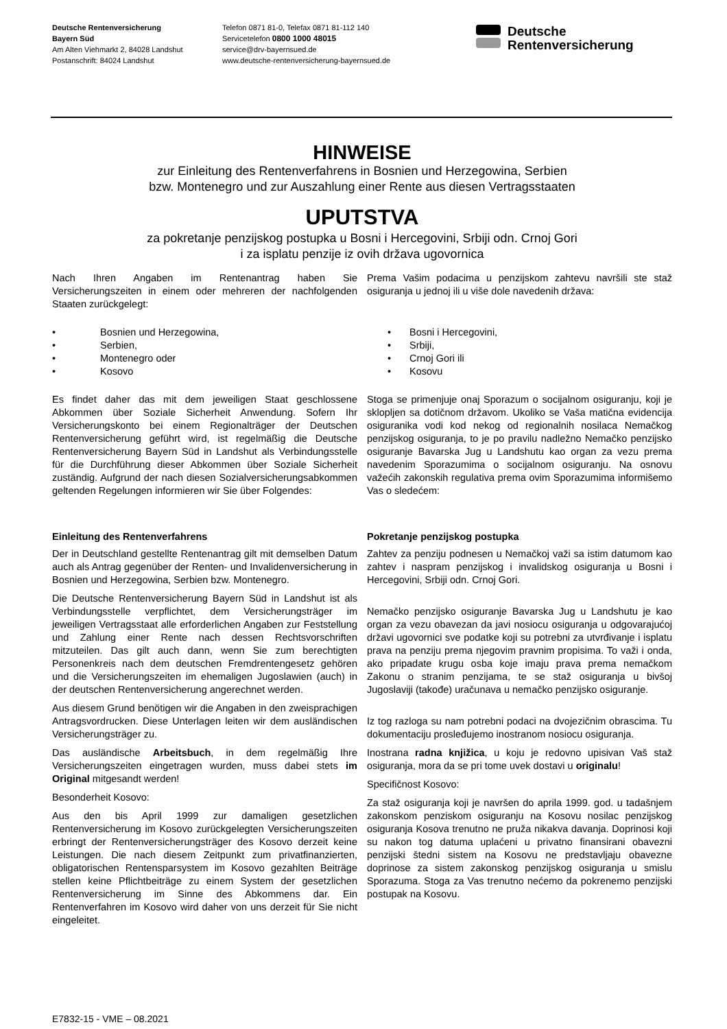Deutsche Rentenversicherung
Bayern Süd
Am Alten Viehmarkt 2, 84028 Landshut
Postanschrift: 84024 Landshut
Telefon 0871 81-0, Telefax 0871 81-112 140
Servicetelefon 0800 1000 48015
service@drv-bayernsued.de
www.deutsche-rentenversicherung-bayernsued.de
Deutsche
Rentenversicherung
HINWEISE
zur Einleitung des Rentenverfahrens in Bosnien und Herzegowina, Serbien
bzw. Montenegro und zur Auszahlung einer Rente aus diesen Vertragsstaaten
UPUTSTVA
za pokretanje penzijskog postupka u Bosni i Hercegovini, Srbiji odn. Crnoj Gori
i za isplatu penzije iz ovih država ugovornica
Nach Ihren Angaben im Rentenantrag haben Sie Versicherungszeiten in einem oder mehreren der nachfolgenden Staaten zurückgelegt:
• Bosnien und Herzegowina,
• Serbien,
• Montenegro oder
• Kosovo
Es findet daher das mit dem jeweiligen Staat geschlossene Abkommen über Soziale Sicherheit Anwendung. Sofern Ihr Versicherungskonto bei einem Regionalträger der Deutschen Rentenversicherung geführt wird, ist regelmäßig die Deutsche Rentenversicherung Bayern Süd in Landshut als Verbindungsstelle für die Durchführung dieser Abkommen über Soziale Sicherheit zuständig. Aufgrund der nach diesen Sozialversicherungsabkommen geltenden Regelungen informieren wir Sie über Folgendes:
Einleitung des Rentenverfahrens
Der in Deutschland gestellte Rentenantrag gilt mit demselben Datum auch als Antrag gegenüber der Renten- und Invalidenversicherung in Bosnien und Herzegowina, Serbien bzw. Montenegro.
Die Deutsche Rentenversicherung Bayern Süd in Landshut ist als Verbindungsstelle verpflichtet, dem Versicherungsträger im jeweiligen Vertragsstaat alle erforderlichen Angaben zur Feststellung und Zahlung einer Rente nach dessen Rechtsvorschriften mitzuteilen. Das gilt auch dann, wenn Sie zum berechtigten Personenkreis nach dem deutschen Fremdrentengesetz gehören und die Versicherungszeiten im ehemaligen Jugoslawien (auch) in der deutschen Rentenversicherung angerechnet werden.
Aus diesem Grund benötigen wir die Angaben in den zweisprachigen Antragsvordrucken. Diese Unterlagen leiten wir dem ausländischen Versicherungsträger zu.
Das ausländische Arbeitsbuch, in dem regelmäßig Ihre Versicherungszeiten eingetragen wurden, muss dabei stets im Original mitgesandt werden!
Besonderheit Kosovo:
Aus den bis April 1999 zur damaligen gesetzlichen Rentenversicherung im Kosovo zurückgelegten Versicherungszeiten erbringt der Rentenversicherungsträger des Kosovo derzeit keine Leistungen. Die nach diesem Zeitpunkt zum privatfinanzierten, obligatorischen Rentensparsystem im Kosovo gezahlten Beiträge stellen keine Pflichtbeiträge zu einem System der gesetzlichen Rentenversicherung im Sinne des Abkommens dar. Ein Rentenverfahren im Kosovo wird daher von uns derzeit für Sie nicht eingeleitet.
Prema Vašim podacima u penzijskom zahtevu navršili ste staž osiguranja u jednoj ili u više dole navedenih država:
• Bosni i Hercegovini,
• Srbiji,
• Crnoj Gori ili
• Kosovu
Stoga se primenjuje onaj Sporazum o socijalnom osiguranju, koji je sklopljen sa dotičnom državom. Ukoliko se Vaša matična evidencija osiguranika vodi kod nekog od regionalnih nosilaca Nemačkog penzijskog osiguranja, to je po pravilu nadležno Nemačko penzijsko osiguranje Bavarska Jug u Landshutu kao organ za vezu prema navedenim Sporazumima o socijalnom osiguranju. Na osnovu važećih zakonskih regulativa prema ovim Sporazumima informišemo Vas o sledećem:
Pokretanje penzijskog postupka
Zahtev za penziju podnesen u Nemačkoj važi sa istim datumom kao zahtev i naspram penzijskog i invalidskog osiguranja u Bosni i Hercegovini, Srbiji odn. Crnoj Gori.
Nemačko penzijsko osiguranje Bavarska Jug u Landshutu je kao organ za vezu obavezan da javi nosiocu osiguranja u odgovarajućoj državi ugovornici sve podatke koji su potrebni za utvrđivanje i isplatu prava na penziju prema njegovim pravnim propisima. To važi i onda, ako pripadate krugu osba koje imaju prava prema nemačkom Zakonu o stranim penzijama, te se staž osiguranja u bivšoj Jugoslaviji (takođe) uračunava u nemačko penzijsko osiguranje.
Iz tog razloga su nam potrebni podaci na dvojezičnim obrascima. Tu dokumentaciju prosleđujemo inostranom nosiocu osiguranja.
Inostrana radna knjižica, u koju je redovno upisivan Vaš staž osiguranja, mora da se pri tome uvek dostavi u originalu!
Specifičnost Kosovo:
Za staž osiguranja koji je navršen do aprila 1999. god. u tadašnjem zakonskom penziskom osiguranju na Kosovu nosilac penzijskog osiguranja Kosova trenutno ne pruža nikakva davanja. Doprinosi koji su nakon tog datuma uplaćeni u privatno finansirani obavezni penzijski štedni sistem na Kosovu ne predstavljaju obavezne doprinose za sistem zakonskog penzijskog osiguranja u smislu Sporazuma. Stoga za Vas trenutno nećemo da pokrenemo penzijski postupak na Kosovu.
E7832-15 - VME – 08.2021